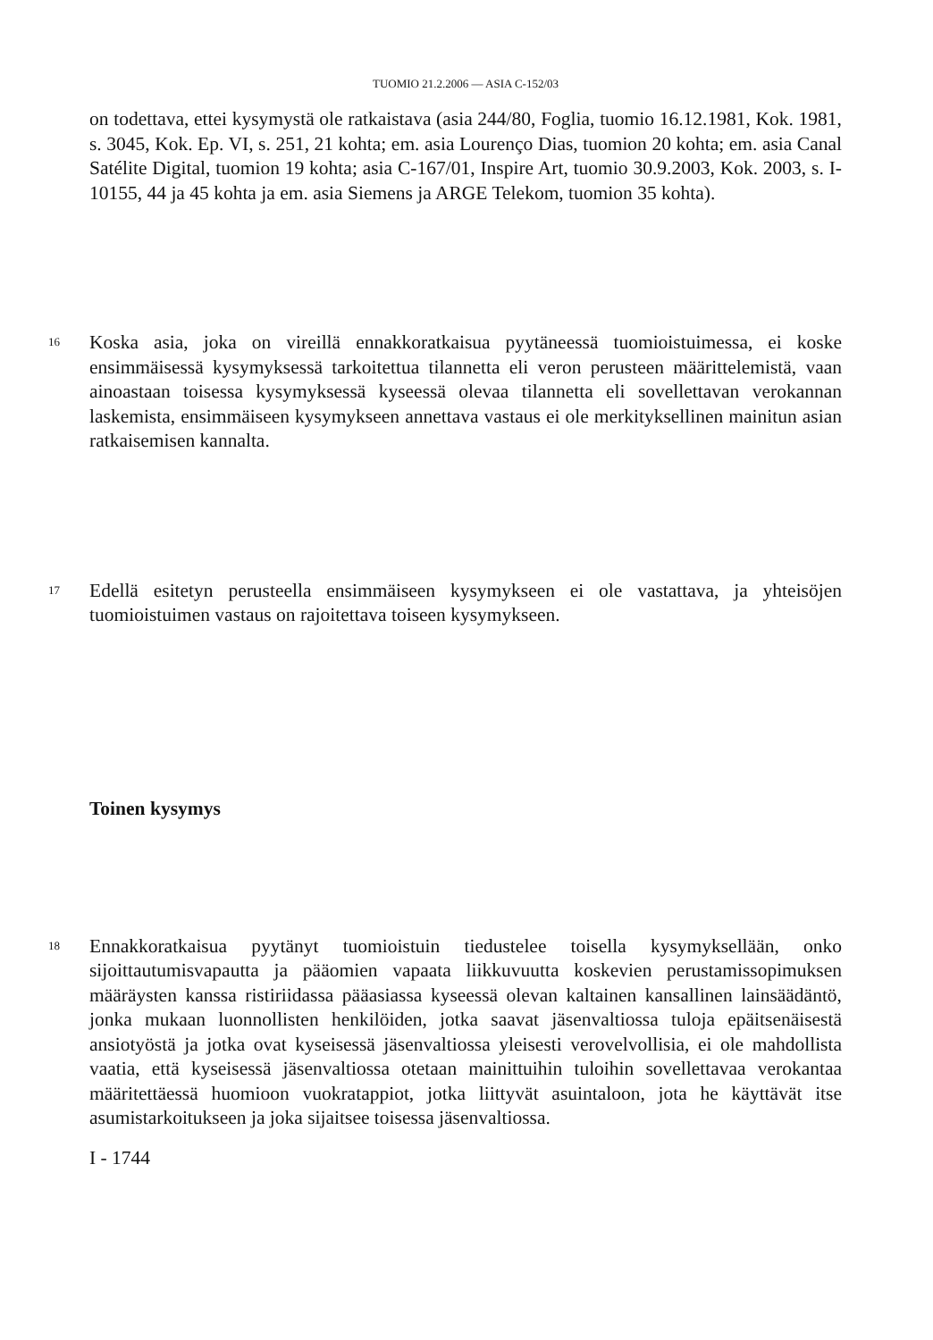TUOMIO 21.2.2006 — ASIA C-152/03
on todettava, ettei kysymystä ole ratkaistava (asia 244/80, Foglia, tuomio 16.12.1981, Kok. 1981, s. 3045, Kok. Ep. VI, s. 251, 21 kohta; em. asia Lourenço Dias, tuomion 20 kohta; em. asia Canal Satélite Digital, tuomion 19 kohta; asia C-167/01, Inspire Art, tuomio 30.9.2003, Kok. 2003, s. I-10155, 44 ja 45 kohta ja em. asia Siemens ja ARGE Telekom, tuomion 35 kohta).
16
Koska asia, joka on vireillä ennakkoratkaisua pyytäneessä tuomioistuimessa, ei koske ensimmäisessä kysymyksessä tarkoitettua tilannetta eli veron perusteen määrittelemistä, vaan ainoastaan toisessa kysymyksessä kyseessä olevaa tilannetta eli sovellettavan verokannan laskemista, ensimmäiseen kysymykseen annettava vastaus ei ole merkityksellinen mainitun asian ratkaisemisen kannalta.
17
Edellä esitetyn perusteella ensimmäiseen kysymykseen ei ole vastattava, ja yhteisöjen tuomioistuimen vastaus on rajoitettava toiseen kysymykseen.
Toinen kysymys
18
Ennakkoratkaisua pyytänyt tuomioistuin tiedustelee toisella kysymyksellään, onko sijoittautumisvapautta ja pääomien vapaata liikkuvuutta koskevien perustamissopimuksen määräysten kanssa ristiriidassa pääasiassa kyseessä olevan kaltainen kansallinen lainsäädäntö, jonka mukaan luonnollisten henkilöiden, jotka saavat jäsenvaltiossa tuloja epäitsenäisestä ansiotyöstä ja jotka ovat kyseisessä jäsenvaltiossa yleisesti verovelvollisia, ei ole mahdollista vaatia, että kyseisessä jäsenvaltiossa otetaan mainittuihin tuloihin sovellettavaa verokantaa määritettäessä huomioon vuokratappiot, jotka liittyvät asuintaloon, jota he käyttävät itse asumistarkoitukseen ja joka sijaitsee toisessa jäsenvaltiossa.
I - 1744